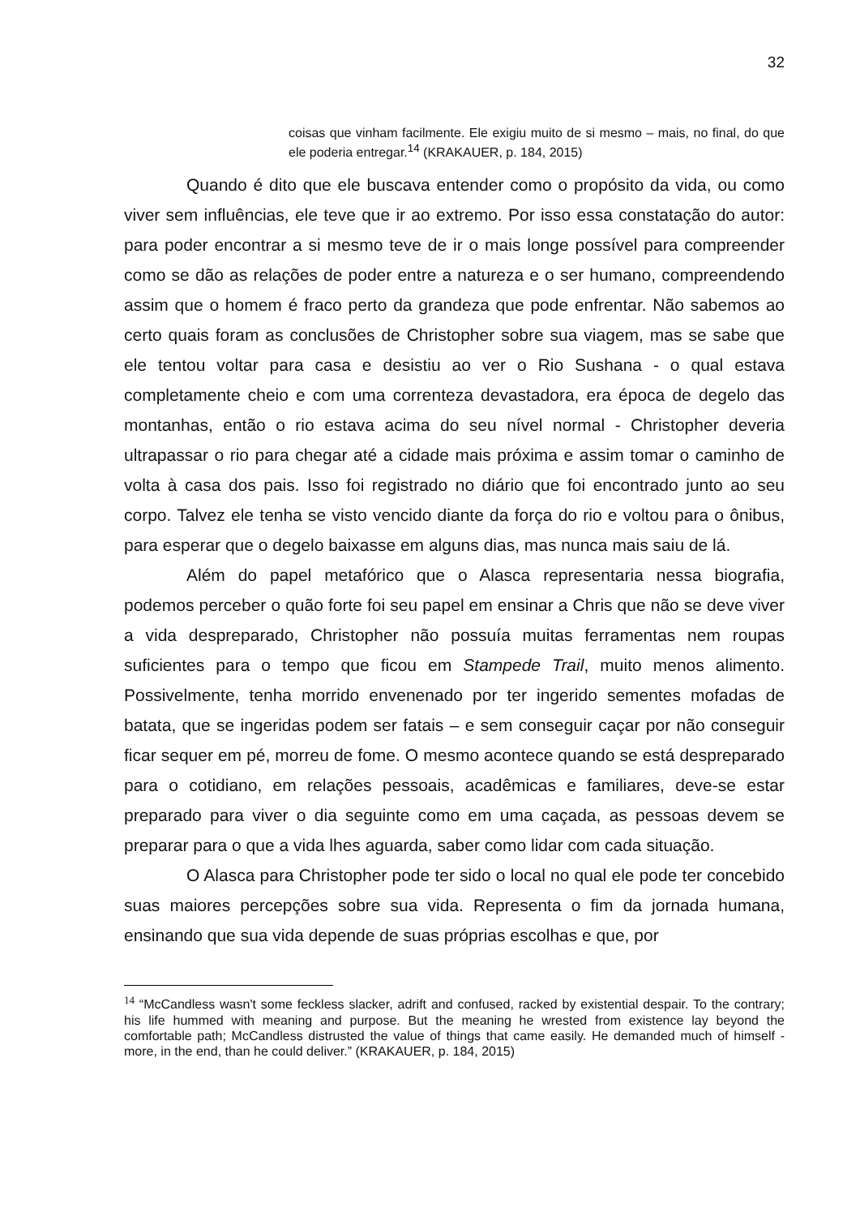32
coisas que vinham facilmente. Ele exigiu muito de si mesmo – mais, no final, do que ele poderia entregar.<sup>14</sup> (KRAKAUER, p. 184, 2015)
Quando é dito que ele buscava entender como o propósito da vida, ou como viver sem influências, ele teve que ir ao extremo. Por isso essa constatação do autor: para poder encontrar a si mesmo teve de ir o mais longe possível para compreender como se dão as relações de poder entre a natureza e o ser humano, compreendendo assim que o homem é fraco perto da grandeza que pode enfrentar. Não sabemos ao certo quais foram as conclusões de Christopher sobre sua viagem, mas se sabe que ele tentou voltar para casa e desistiu ao ver o Rio Sushana - o qual estava completamente cheio e com uma correnteza devastadora, era época de degelo das montanhas, então o rio estava acima do seu nível normal - Christopher deveria ultrapassar o rio para chegar até a cidade mais próxima e assim tomar o caminho de volta à casa dos pais. Isso foi registrado no diário que foi encontrado junto ao seu corpo. Talvez ele tenha se visto vencido diante da força do rio e voltou para o ônibus, para esperar que o degelo baixasse em alguns dias, mas nunca mais saiu de lá.
Além do papel metafórico que o Alasca representaria nessa biografia, podemos perceber o quão forte foi seu papel em ensinar a Chris que não se deve viver a vida despreparado, Christopher não possuía muitas ferramentas nem roupas suficientes para o tempo que ficou em Stampede Trail, muito menos alimento. Possivelmente, tenha morrido envenenado por ter ingerido sementes mofadas de batata, que se ingeridas podem ser fatais – e sem conseguir caçar por não conseguir ficar sequer em pé, morreu de fome. O mesmo acontece quando se está despreparado para o cotidiano, em relações pessoais, acadêmicas e familiares, deve-se estar preparado para viver o dia seguinte como em uma caçada, as pessoas devem se preparar para o que a vida lhes aguarda, saber como lidar com cada situação.
O Alasca para Christopher pode ter sido o local no qual ele pode ter concebido suas maiores percepções sobre sua vida. Representa o fim da jornada humana, ensinando que sua vida depende de suas próprias escolhas e que, por
<sup>14</sup> “McCandless wasn't some feckless slacker, adrift and confused, racked by existential despair. To the contrary; his life hummed with meaning and purpose. But the meaning he wrested from existence lay beyond the comfortable path; McCandless distrusted the value of things that came easily. He demanded much of himself - more, in the end, than he could deliver.” (KRAKAUER, p. 184, 2015)